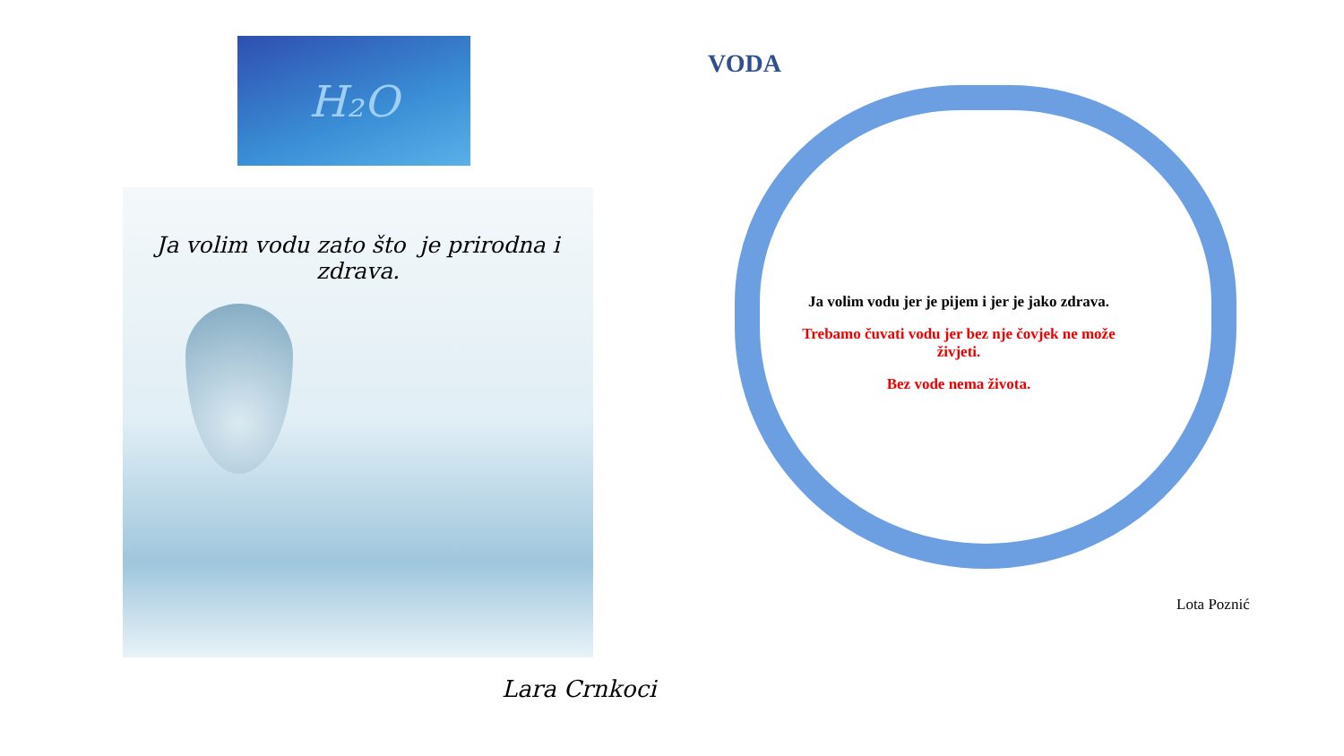H₂O
Ja volim vodu zato što je prirodna i zdrava.
Lara Crnkoci
VODA
Ja volim vodu jer je pijem i jer je jako zdrava.
Trebamo čuvati vodu jer bez nje čovjek ne može živjeti.
Bez vode nema života.
Lota Poznić